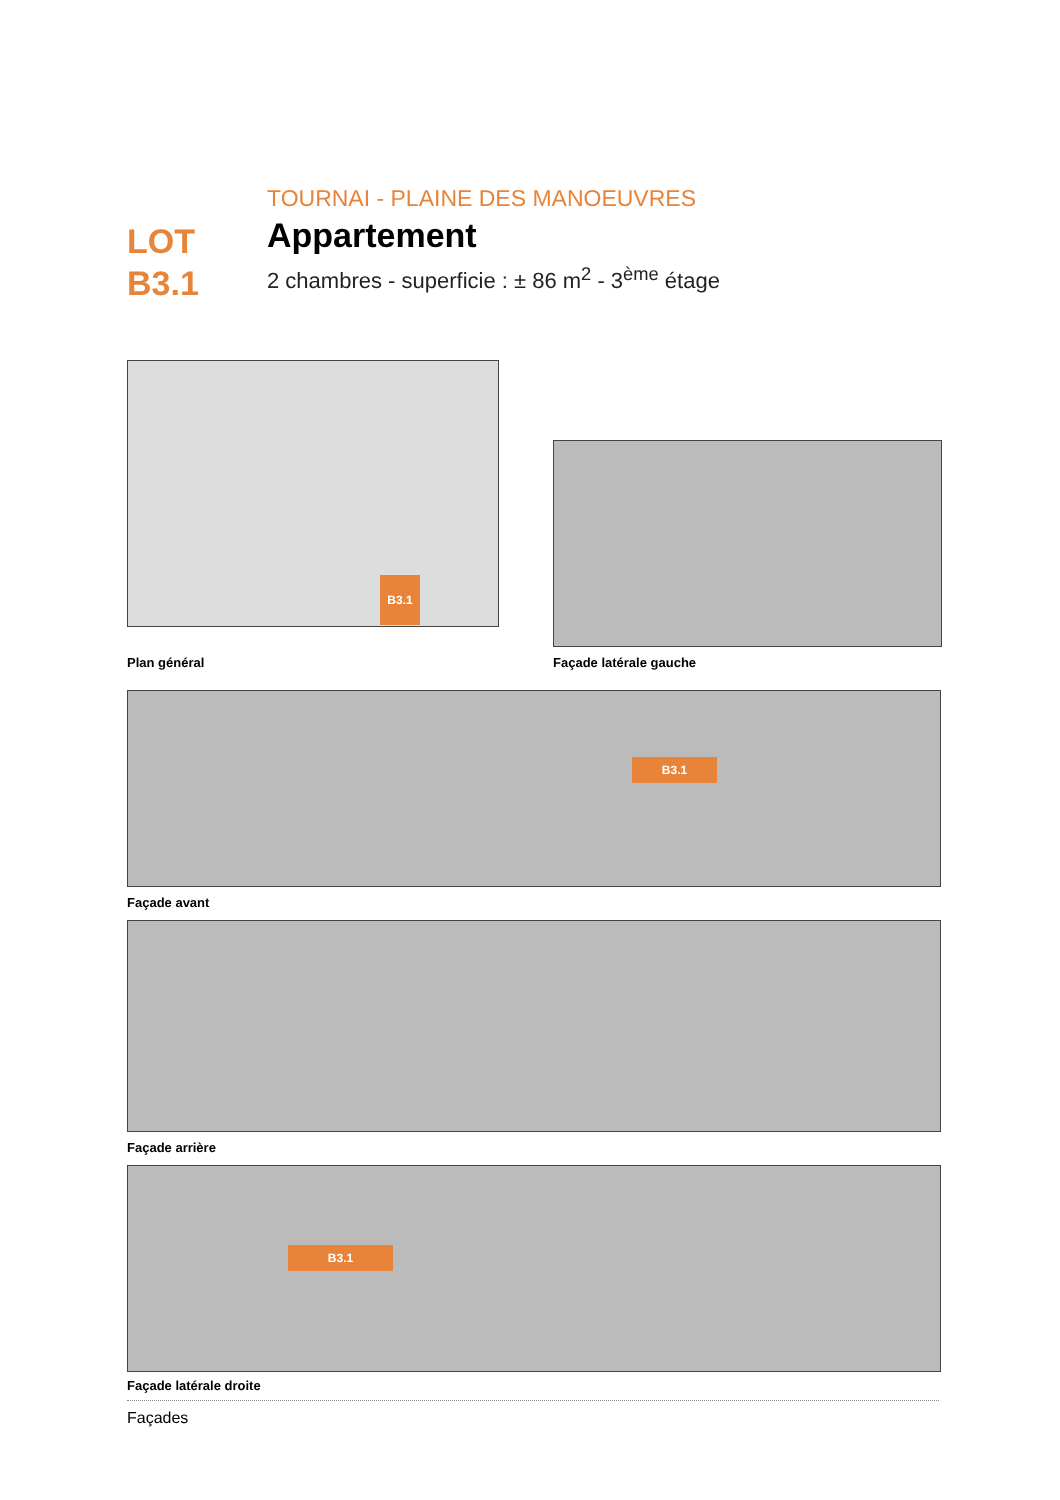LOT
B3.1
TOURNAI - PLAINE DES MANOEUVRES
Appartement
2 chambres - superficie : ± 86 m<sup>2</sup> - 3<sup>ème</sup> étage
B3.1
Plan général Façade latérale gauche
B3.1
Façade avant
Façade arrière
B3.1
Façade latérale droite
Façades